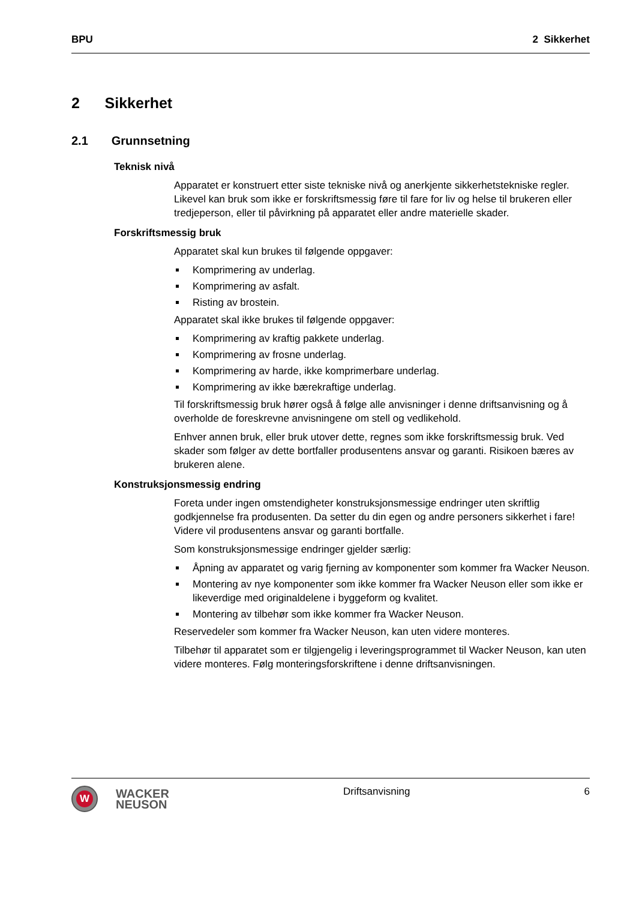BPU 2 Sikkerhet
2 Sikkerhet
2.1 Grunnsetning
Teknisk nivå
Apparatet er konstruert etter siste tekniske nivå og anerkjente sikkerhetstekniske regler. Likevel kan bruk som ikke er forskriftsmessig føre til fare for liv og helse til brukeren eller tredjeperson, eller til påvirkning på apparatet eller andre materielle skader.
Forskriftsmessig bruk
Apparatet skal kun brukes til følgende oppgaver:
Komprimering av underlag.
Komprimering av asfalt.
Risting av brostein.
Apparatet skal ikke brukes til følgende oppgaver:
Komprimering av kraftig pakkete underlag.
Komprimering av frosne underlag.
Komprimering av harde, ikke komprimerbare underlag.
Komprimering av ikke bærekraftige underlag.
Til forskriftsmessig bruk hører også å følge alle anvisninger i denne driftsanvisning og å overholde de foreskrevne anvisningene om stell og vedlikehold.
Enhver annen bruk, eller bruk utover dette, regnes som ikke forskriftsmessig bruk. Ved skader som følger av dette bortfaller produsentens ansvar og garanti. Risikoen bæres av brukeren alene.
Konstruksjonsmessig endring
Foreta under ingen omstendigheter konstruksjonsmessige endringer uten skriftlig godkjennelse fra produsenten. Da setter du din egen og andre personers sikkerhet i fare! Videre vil produsentens ansvar og garanti bortfalle.
Som konstruksjonsmessige endringer gjelder særlig:
Åpning av apparatet og varig fjerning av komponenter som kommer fra Wacker Neuson.
Montering av nye komponenter som ikke kommer fra Wacker Neuson eller som ikke er likeverdige med originaldelene i byggeform og kvalitet.
Montering av tilbehør som ikke kommer fra Wacker Neuson.
Reservedeler som kommer fra Wacker Neuson, kan uten videre monteres.
Tilbehør til apparatet som er tilgjengelig i leveringsprogrammet til Wacker Neuson, kan uten videre monteres. Følg monteringsforskriftene i denne driftsanvisningen.
W
WACKER
NEUSON
Driftsanvisning 6